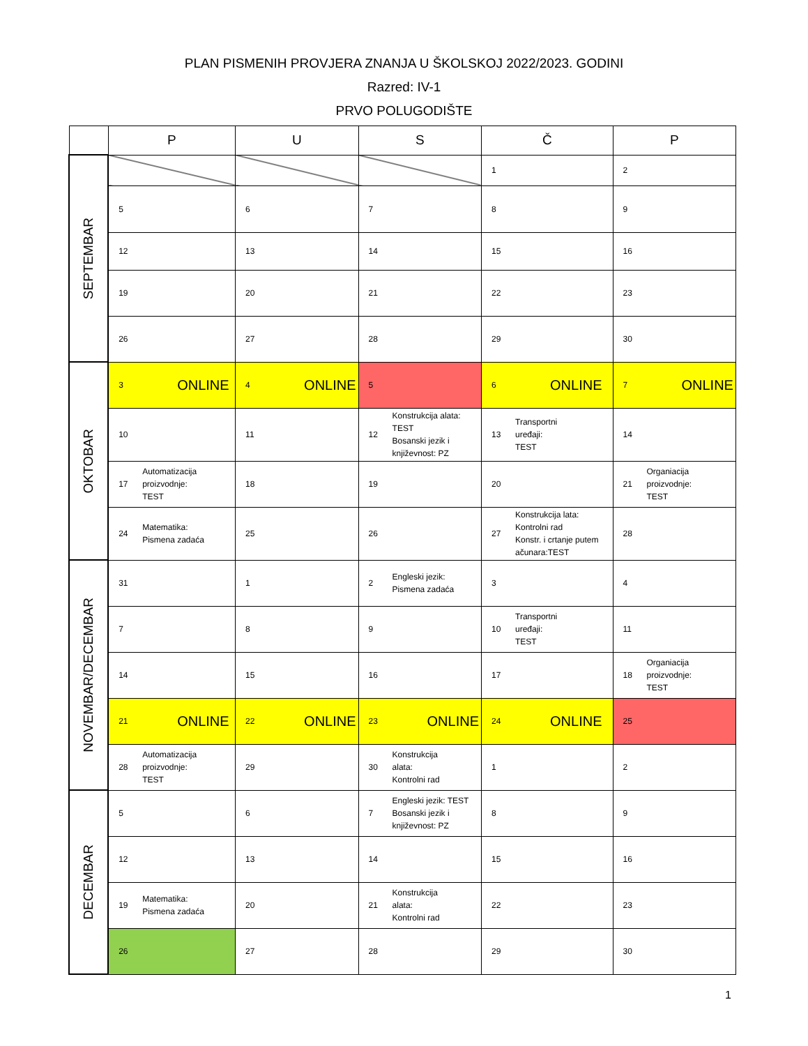PLAN PISMENIH PROVJERA ZNANJA U ŠKOLSKOJ 2022/2023. GODINI
Razred: IV-1
PRVO POLUGODIŠTE
| | P | U | S | Č | P |
| --- | --- | --- | --- | --- | --- |
| SEPTEMBAR | | | | 1 | 2 |
| | 5 | 6 | 7 | 8 | 9 |
| | 12 | 13 | 14 | 15 | 16 |
| | 19 | 20 | 21 | 22 | 23 |
| | 26 | 27 | 28 | 29 | 30 |
| OKTOBAR | 3 ONLINE | 4 ONLINE | 5 | 6 ONLINE | 7 ONLINE |
| | 10 | 11 | 12 Konstrukcija alata: TEST Bosanski jezik i književnost: PZ | 13 Transportni uređaji: TEST | 14 |
| | 17 Automatizacija proizvodnje: TEST | 18 | 19 | 20 | 21 Organiacija proizvodnje: TEST |
| | 24 Matematika: Pismena zadaća | 25 | 26 | 27 Konstrukcija lata: Kontrolni rad Konstr. i crtanje putem ačunara:TEST | 28 |
| NOVEMBAR/DECEMBAR | 31 | 1 | 2 Engleski jezik: Pismena zadaća | 3 | 4 |
| | 7 | 8 | 9 | 10 Transportni uređaji: TEST | 11 |
| | 14 | 15 | 16 | 17 | 18 Organiacija proizvodnje: TEST |
| | 21 ONLINE | 22 ONLINE | 23 ONLINE | 24 ONLINE | 25 |
| | 28 Automatizacija proizvodnje: TEST | 29 | 30 Konstrukcija alata: Kontrolni rad | 1 | 2 |
| DECEMBAR | 5 | 6 | 7 Engleski jezik: TEST Bosanski jezik i književnost: PZ | 8 | 9 |
| | 12 | 13 | 14 | 15 | 16 |
| | 19 Matematika: Pismena zadaća | 20 | 21 Konstrukcija alata: Kontrolni rad | 22 | 23 |
| | 26 | 27 | 28 | 29 | 30 |
1